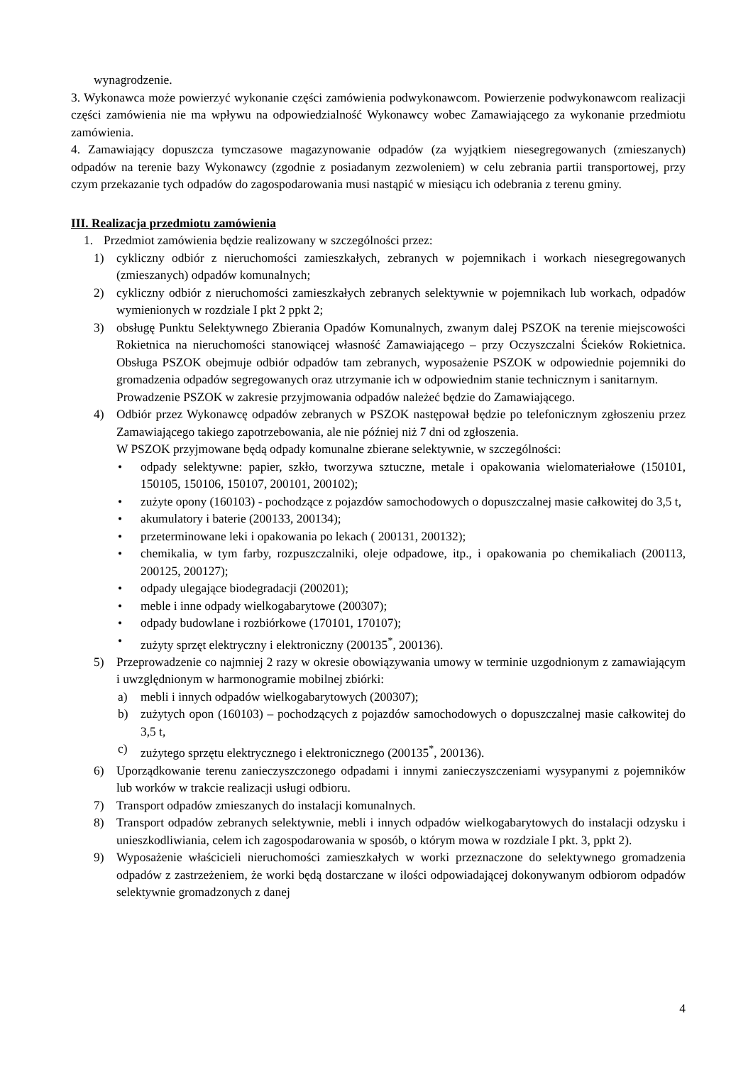wynagrodzenie.
3. Wykonawca może powierzyć wykonanie części zamówienia podwykonawcom. Powierzenie podwykonawcom realizacji części zamówienia nie ma wpływu na odpowiedzialność Wykonawcy wobec Zamawiającego za wykonanie przedmiotu zamówienia.
4. Zamawiający dopuszcza tymczasowe magazynowanie odpadów (za wyjątkiem niesegregowanych (zmieszanych) odpadów na terenie bazy Wykonawcy (zgodnie z posiadanym zezwoleniem) w celu zebrania partii transportowej, przy czym przekazanie tych odpadów do zagospodarowania musi nastąpić w miesiącu ich odebrania z terenu gminy.
III. Realizacja przedmiotu zamówienia
1. Przedmiot zamówienia będzie realizowany w szczególności przez:
1) cykliczny odbiór z nieruchomości zamieszkałych, zebranych w pojemnikach i workach niesegregowanych (zmieszanych) odpadów komunalnych;
2) cykliczny odbiór z nieruchomości zamieszkałych zebranych selektywnie w pojemnikach lub workach, odpadów wymienionych w rozdziale I pkt 2 ppkt 2;
3) obsługę Punktu Selektywnego Zbierania Opadów Komunalnych, zwanym dalej PSZOK na terenie miejscowości Rokietnica na nieruchomości stanowiącej własność Zamawiającego – przy Oczyszczalni Ścieków Rokietnica. Obsługa PSZOK obejmuje odbiór odpadów tam zebranych, wyposażenie PSZOK w odpowiednie pojemniki do gromadzenia odpadów segregowanych oraz utrzymanie ich w odpowiednim stanie technicznym i sanitarnym.
Prowadzenie PSZOK w zakresie przyjmowania odpadów należeć będzie do Zamawiającego.
4) Odbiór przez Wykonawcę odpadów zebranych w PSZOK następował będzie po telefonicznym zgłoszeniu przez Zamawiającego takiego zapotrzebowania, ale nie później niż 7 dni od zgłoszenia.
W PSZOK przyjmowane będą odpady komunalne zbierane selektywnie, w szczególności:
• odpady selektywne: papier, szkło, tworzywa sztuczne, metale i opakowania wielomateriałowe (150101, 150105, 150106, 150107, 200101, 200102);
• zużyte opony (160103) - pochodzące z pojazdów samochodowych o dopuszczalnej masie całkowitej do 3,5 t,
• akumulatory i baterie (200133, 200134);
• przeterminowane leki i opakowania po lekach ( 200131, 200132);
• chemikalia, w tym farby, rozpuszczalniki, oleje odpadowe, itp., i opakowania po chemikaliach (200113, 200125, 200127);
• odpady ulegające biodegradacji (200201);
• meble i inne odpady wielkogabarytowe (200307);
• odpady budowlane i rozbiórkowe (170101, 170107);
• zużyty sprzęt elektryczny i elektroniczny (200135<sup>*</sup>, 200136).
5) Przeprowadzenie co najmniej 2 razy w okresie obowiązywania umowy w terminie uzgodnionym z zamawiającym i uwzględnionym w harmonogramie mobilnej zbiórki:
a) mebli i innych odpadów wielkogabarytowych (200307);
b) zużytych opon (160103) – pochodzących z pojazdów samochodowych o dopuszczalnej masie całkowitej do 3,5 t,
c) zużytego sprzętu elektrycznego i elektronicznego (200135<sup>*</sup>, 200136).
6) Uporządkowanie terenu zanieczyszczonego odpadami i innymi zanieczyszczeniami wysypanymi z pojemników lub worków w trakcie realizacji usługi odbioru.
7) Transport odpadów zmieszanych do instalacji komunalnych.
8) Transport odpadów zebranych selektywnie, mebli i innych odpadów wielkogabarytowych do instalacji odzysku i unieszkodliwiania, celem ich zagospodarowania w sposób, o którym mowa w rozdziale I pkt. 3, ppkt 2).
9) Wyposażenie właścicieli nieruchomości zamieszkałych w worki przeznaczone do selektywnego gromadzenia odpadów z zastrzeżeniem, że worki będą dostarczane w ilości odpowiadającej dokonywanym odbiorom odpadów selektywnie gromadzonych z danej
4